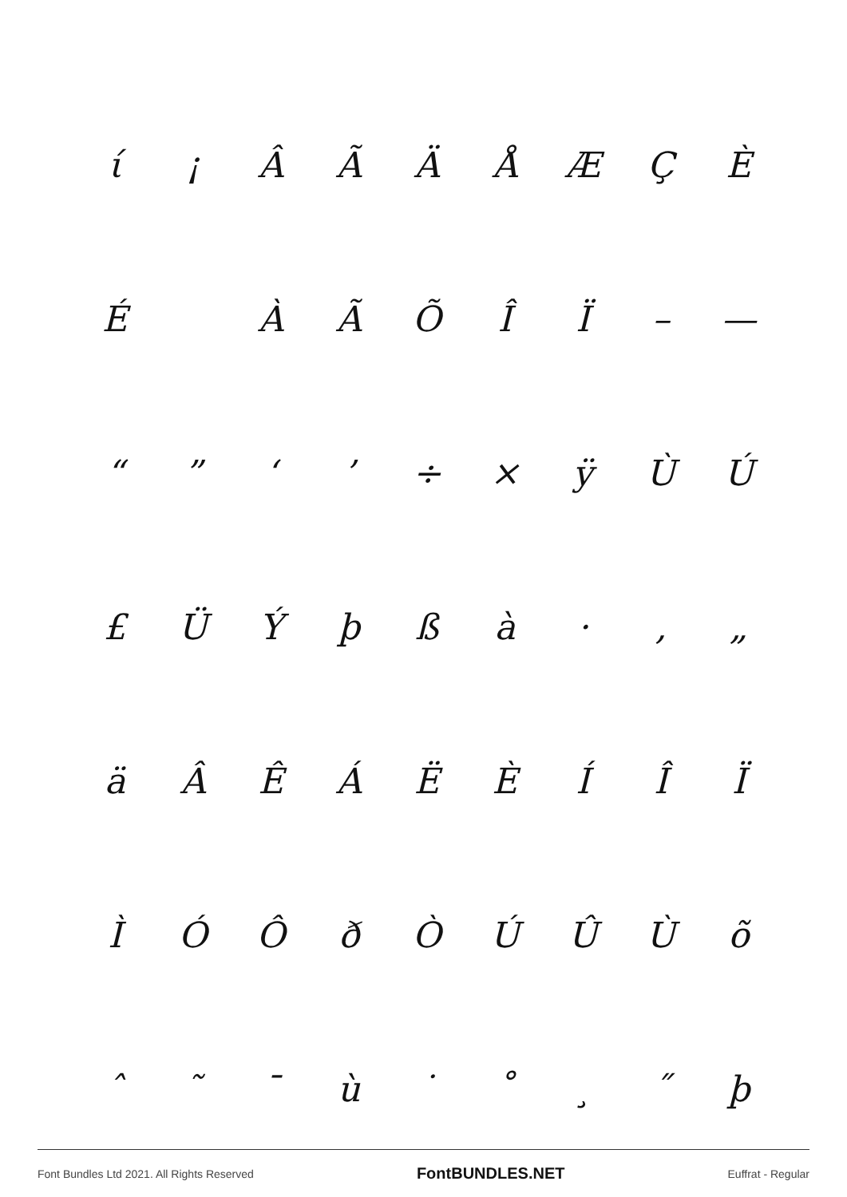ί ¡ ÂÃÄÅÆÇÈ
É ÀÃÕÎÏ – —
“” ‘’ ÷ × ÿÙÚ
£ ÜÝþßà · ‚ „
äÂÊÁËÈÍÎÏ
ÌÓÔðÒÚÛÙõ
ˆ ˜ ¯ ù ˙ ˚ ¸ ˝ þ
Font Bundles Ltd 2021. All Rights Reserved FontBUNDLES.NET Euffrat - Regular